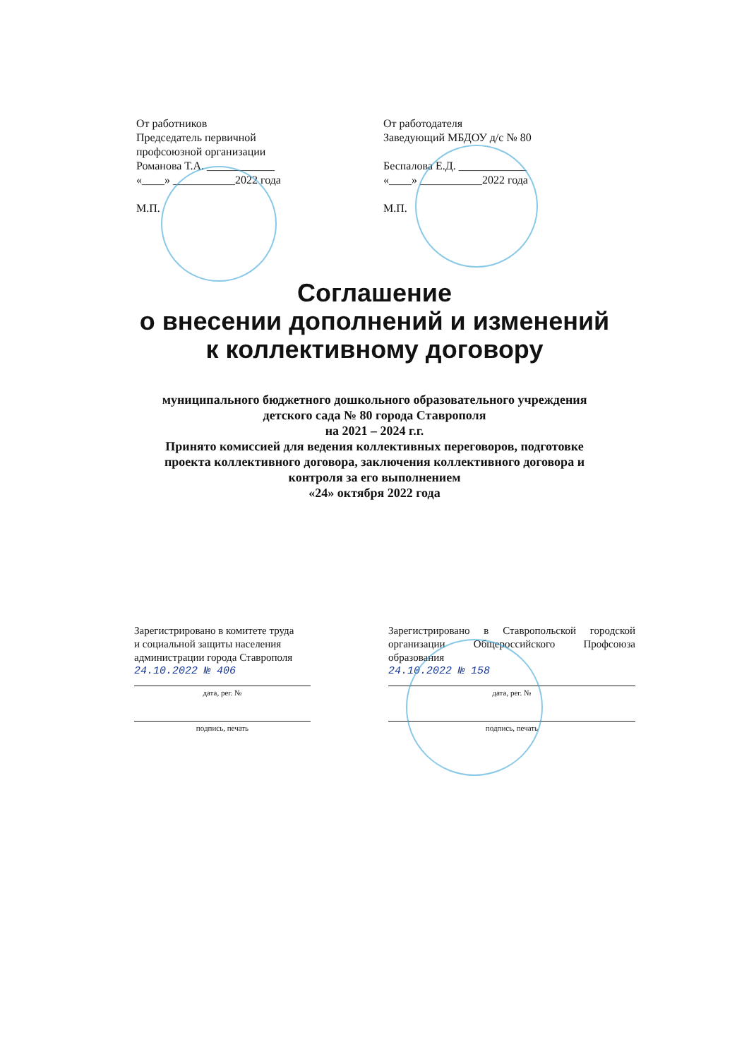От работников
Председатель первичной
профсоюзной организации
Романова Т.А. ____________
«____» ___________2022 года
М.П.
От работодателя
Заведующий МБДОУ д/с № 80
Беспалова Е.Д. ____________
«____» ___________2022 года
М.П.
Соглашение
о внесении дополнений и изменений
к коллективному договору
муниципального бюджетного дошкольного образовательного учреждения
детского сада № 80 города Ставрополя
на 2021 – 2024 г.г.
Принято комиссией для ведения коллективных переговоров, подготовке
проекта коллективного договора, заключения коллективного договора и
контроля за его выполнением
«24» октября 2022 года
Зарегистрировано в комитете труда
и социальной защиты населения
администрации города Ставрополя
24.10.2022 № 406
дата, рег. №
подпись, печать
Зарегистрировано в Ставропольской городской организации Общероссийского Профсоюза образования
24.10.2022 № 158
дата, рег. №
подпись, печать